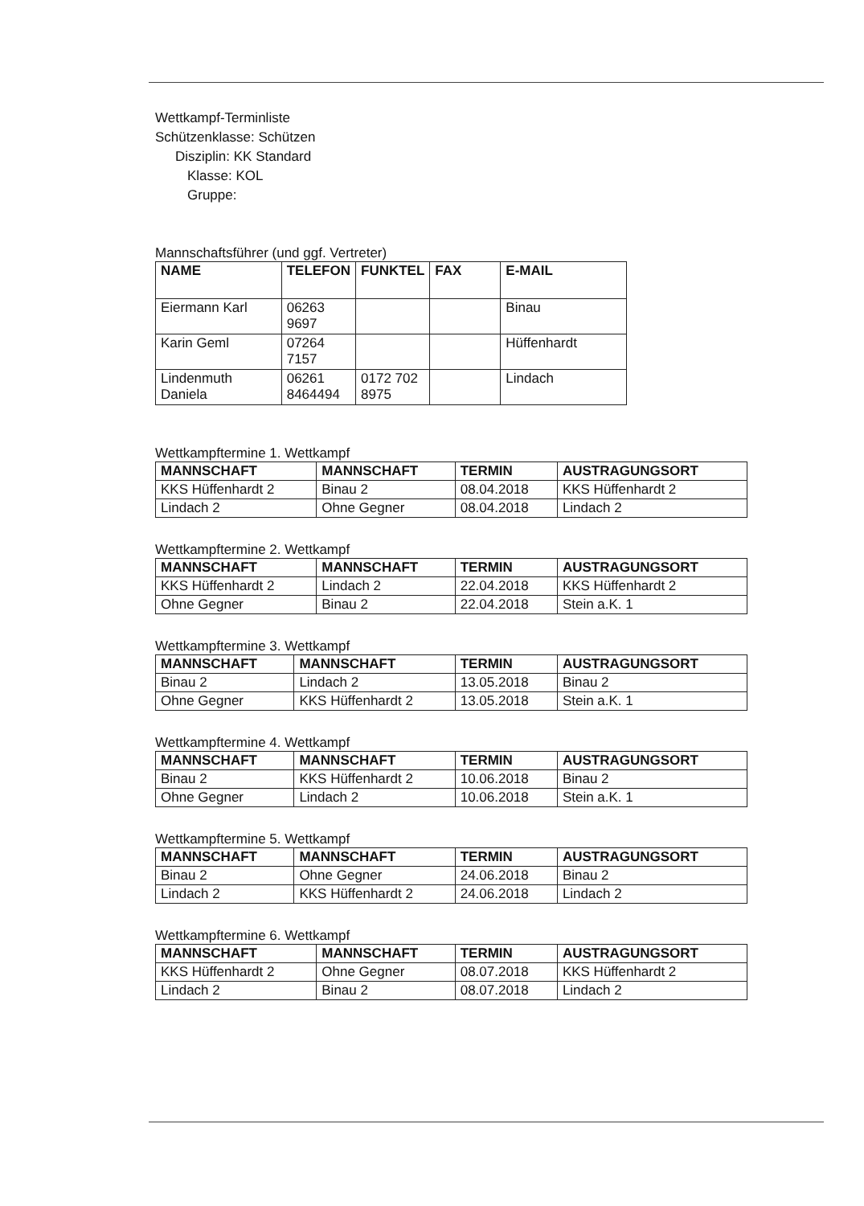Wettkampf-Terminliste
Schützenklasse: Schützen
Disziplin: KK Standard
Klasse: KOL
Gruppe:
Mannschaftsführer (und ggf. Vertreter)
| NAME | TELEFON | FUNKTEL | FAX | E-MAIL |
| --- | --- | --- | --- | --- |
| Eiermann Karl | 06263 9697 | | | Binau |
| Karin Geml | 07264 7157 | | | Hüffenhardt |
| Lindenmuth Daniela | 06261 8464494 | 0172 702 8975 | | Lindach |
Wettkampftermine 1. Wettkampf
| MANNSCHAFT | MANNSCHAFT | TERMIN | AUSTRAGUNGSORT |
| --- | --- | --- | --- |
| KKS Hüffenhardt 2 | Binau 2 | 08.04.2018 | KKS Hüffenhardt 2 |
| Lindach 2 | Ohne Gegner | 08.04.2018 | Lindach 2 |
Wettkampftermine 2. Wettkampf
| MANNSCHAFT | MANNSCHAFT | TERMIN | AUSTRAGUNGSORT |
| --- | --- | --- | --- |
| KKS Hüffenhardt 2 | Lindach 2 | 22.04.2018 | KKS Hüffenhardt 2 |
| Ohne Gegner | Binau 2 | 22.04.2018 | Stein a.K. 1 |
Wettkampftermine 3. Wettkampf
| MANNSCHAFT | MANNSCHAFT | TERMIN | AUSTRAGUNGSORT |
| --- | --- | --- | --- |
| Binau 2 | Lindach 2 | 13.05.2018 | Binau 2 |
| Ohne Gegner | KKS Hüffenhardt 2 | 13.05.2018 | Stein a.K. 1 |
Wettkampftermine 4. Wettkampf
| MANNSCHAFT | MANNSCHAFT | TERMIN | AUSTRAGUNGSORT |
| --- | --- | --- | --- |
| Binau 2 | KKS Hüffenhardt 2 | 10.06.2018 | Binau 2 |
| Ohne Gegner | Lindach 2 | 10.06.2018 | Stein a.K. 1 |
Wettkampftermine 5. Wettkampf
| MANNSCHAFT | MANNSCHAFT | TERMIN | AUSTRAGUNGSORT |
| --- | --- | --- | --- |
| Binau 2 | Ohne Gegner | 24.06.2018 | Binau 2 |
| Lindach 2 | KKS Hüffenhardt 2 | 24.06.2018 | Lindach 2 |
Wettkampftermine 6. Wettkampf
| MANNSCHAFT | MANNSCHAFT | TERMIN | AUSTRAGUNGSORT |
| --- | --- | --- | --- |
| KKS Hüffenhardt 2 | Ohne Gegner | 08.07.2018 | KKS Hüffenhardt 2 |
| Lindach 2 | Binau 2 | 08.07.2018 | Lindach 2 |